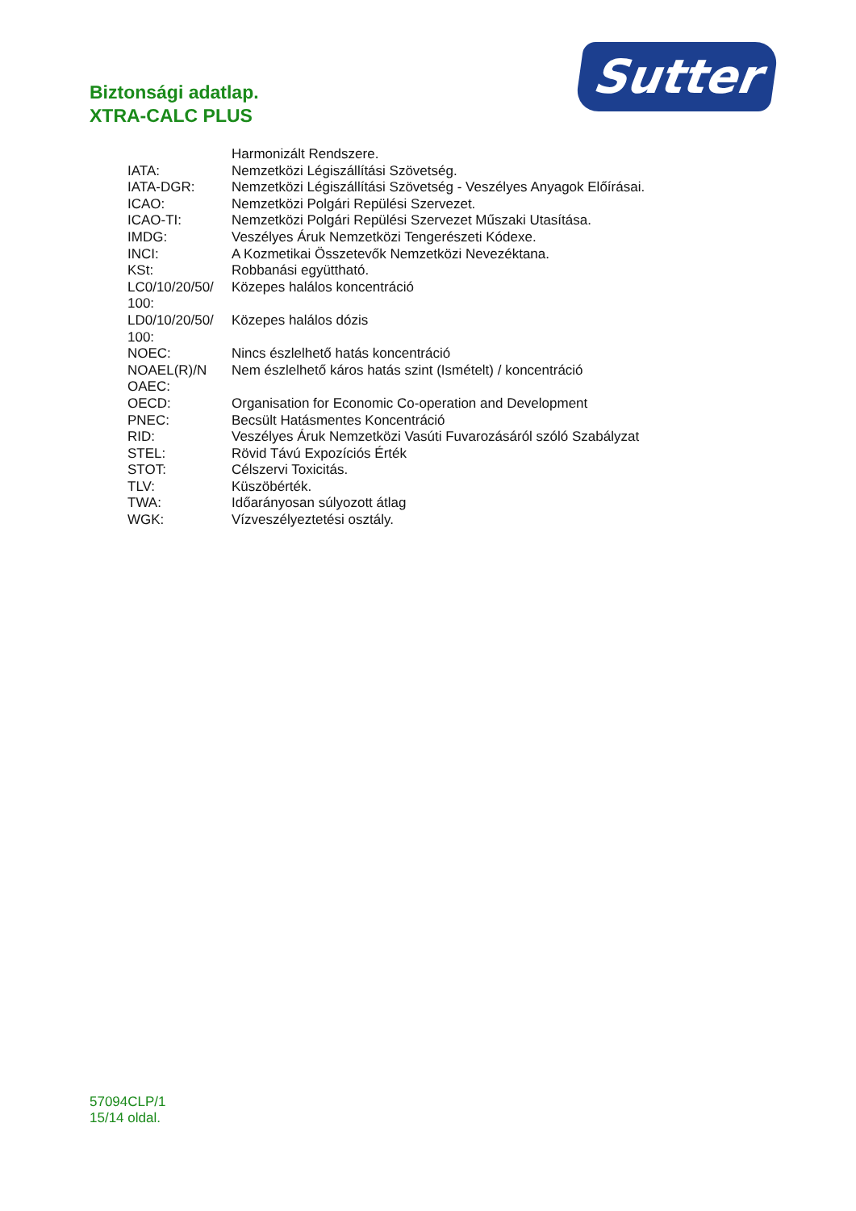Sutter
Biztonsági adatlap.
XTRA-CALC PLUS
| | Harmonizált Rendszere. |
| IATA: | Nemzetközi Légiszállítási Szövetség. |
| IATA-DGR: | Nemzetközi Légiszállítási Szövetség - Veszélyes Anyagok Előírásai. |
| ICAO: | Nemzetközi Polgári Repülési Szervezet. |
| ICAO-TI: | Nemzetközi Polgári Repülési Szervezet Műszaki Utasítása. |
| IMDG: | Veszélyes Áruk Nemzetközi Tengerészeti Kódexe. |
| INCI: | A Kozmetikai Összetevők Nemzetközi Nevezéktana. |
| KSt: | Robbanási együttható. |
| LC0/10/20/50/ 100: | Közepes halálos koncentráció |
| LD0/10/20/50/ 100: | Közepes halálos dózis |
| NOEC: | Nincs észlelhető hatás koncentráció |
| NOAEL(R)/N OAEC: | Nem észlelhető káros hatás szint (Ismételt) / koncentráció |
| OECD: | Organisation for Economic Co-operation and Development |
| PNEC: | Becsült Hatásmentes Koncentráció |
| RID: | Veszélyes Áruk Nemzetközi Vasúti Fuvarozásáról szóló Szabályzat |
| STEL: | Rövid Távú Expozíciós Érték |
| STOT: | Célszervi Toxicitás. |
| TLV: | Küszöbérték. |
| TWA: | Időarányosan súlyozott átlag |
| WGK: | Vízveszélyeztetési osztály. |
57094CLP/1
15/14 oldal.